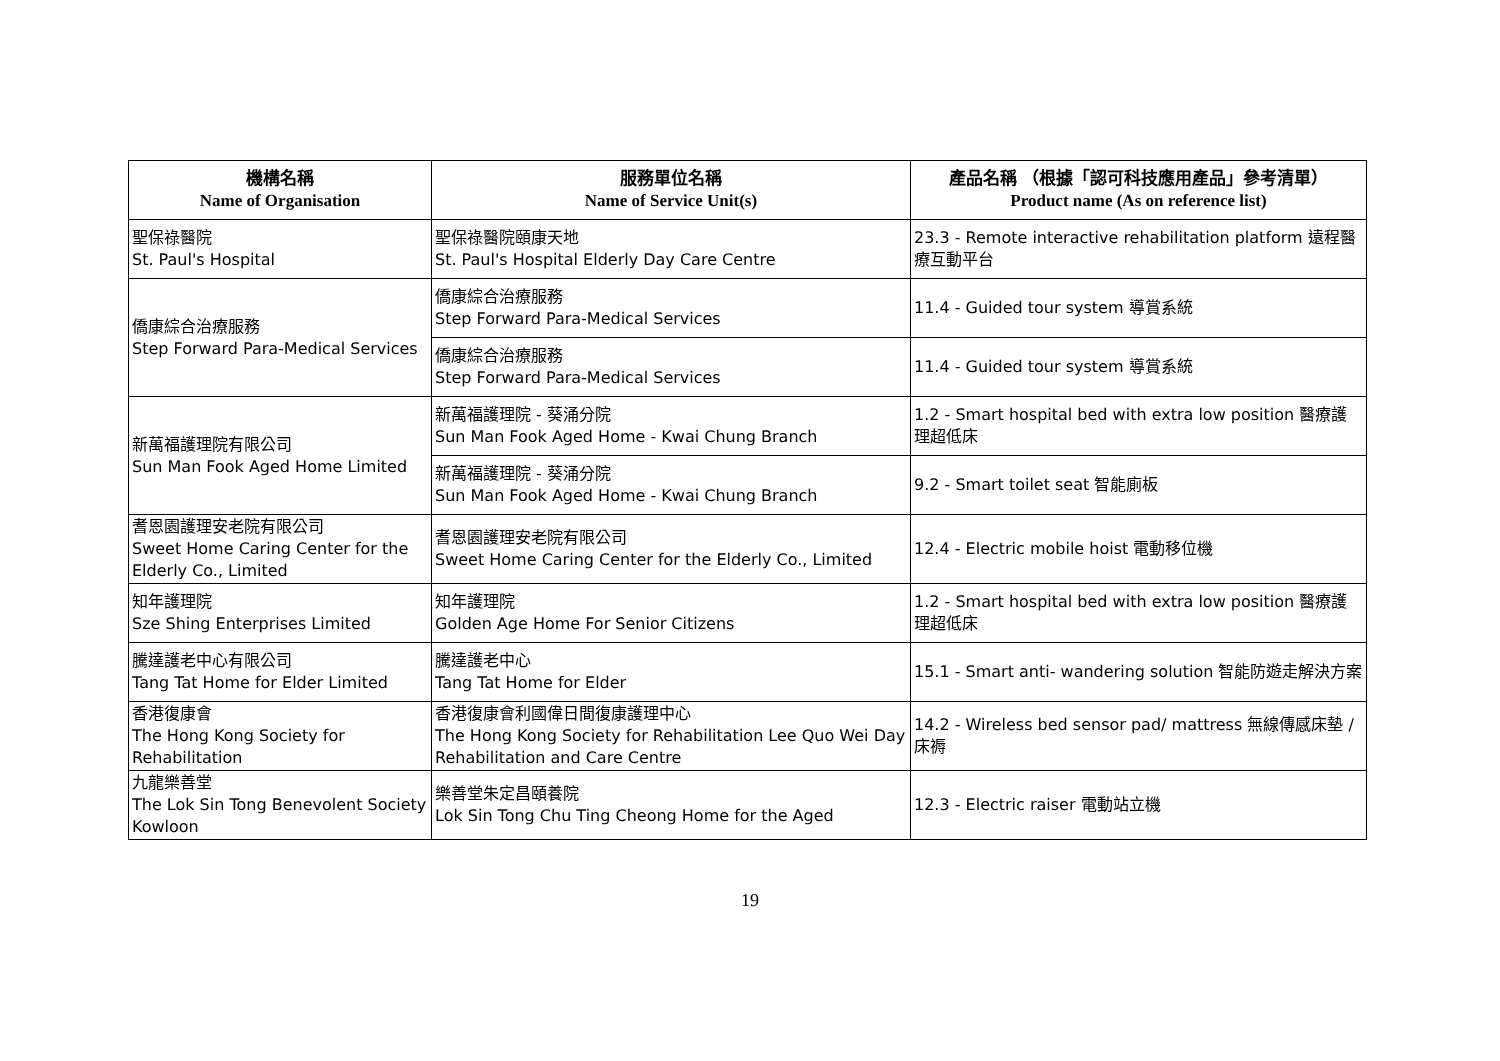| 機構名稱 Name of Organisation | 服務單位名稱 Name of Service Unit(s) | 產品名稱 （根據「認可科技應用產品」參考清單） Product name (As on reference list) |
| --- | --- | --- |
| 聖保祿醫院 St. Paul's Hospital | 聖保祿醫院頤康天地 St. Paul's Hospital Elderly Day Care Centre | 23.3 - Remote interactive rehabilitation platform 遠程醫療互動平台 |
| 僑康綜合治療服務 Step Forward Para-Medical Services | 僑康綜合治療服務 Step Forward Para-Medical Services | 11.4 - Guided tour system 導賞系統 |
| | 僑康綜合治療服務 Step Forward Para-Medical Services | 11.4 - Guided tour system 導賞系統 |
| 新萬福護理院有限公司 Sun Man Fook Aged Home Limited | 新萬福護理院 - 葵涌分院 Sun Man Fook Aged Home - Kwai Chung Branch | 1.2 - Smart hospital bed with extra low position 醫療護理超低床 |
| | 新萬福護理院 - 葵涌分院 Sun Man Fook Aged Home - Kwai Chung Branch | 9.2 - Smart toilet seat 智能廁板 |
| 耆恩園護理安老院有限公司 Sweet Home Caring Center for the Elderly Co., Limited | 耆恩園護理安老院有限公司 Sweet Home Caring Center for the Elderly Co., Limited | 12.4 - Electric mobile hoist 電動移位機 |
| 知年護理院 Sze Shing Enterprises Limited | 知年護理院 Golden Age Home For Senior Citizens | 1.2 - Smart hospital bed with extra low position 醫療護理超低床 |
| 騰達護老中心有限公司 Tang Tat Home for Elder Limited | 騰達護老中心 Tang Tat Home for Elder | 15.1 - Smart anti- wandering solution 智能防遊走解決方案 |
| 香港復康會 The Hong Kong Society for Rehabilitation | 香港復康會利國偉日間復康護理中心 The Hong Kong Society for Rehabilitation Lee Quo Wei Day Rehabilitation and Care Centre | 14.2 - Wireless bed sensor pad/ mattress 無線傳感床墊 / 床褥 |
| 九龍樂善堂 The Lok Sin Tong Benevolent Society Kowloon | 樂善堂朱定昌頤養院 Lok Sin Tong Chu Ting Cheong Home for the Aged | 12.3 - Electric raiser 電動站立機 |
19